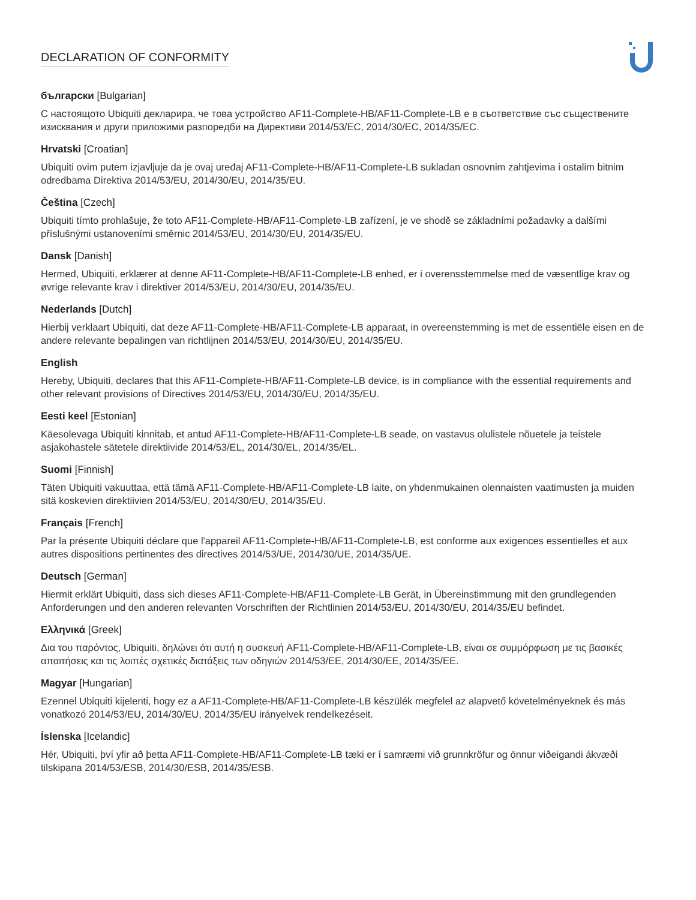DECLARATION OF CONFORMITY
български [Bulgarian]
С настоящото Ubiquiti декларира, че това устройство AF11-Complete-HB/AF11-Complete-LB е в съответствие със съществените изисквания и други приложими разпоредби на Директиви 2014/53/EC, 2014/30/ЕС, 2014/35/ЕС.
Hrvatski [Croatian]
Ubiquiti ovim putem izjavljuje da je ovaj uređaj AF11-Complete-HB/AF11-Complete-LB sukladan osnovnim zahtjevima i ostalim bitnim odredbama Direktiva 2014/53/EU, 2014/30/EU, 2014/35/EU.
Čeština [Czech]
Ubiquiti tímto prohlašuje, že toto AF11-Complete-HB/AF11-Complete-LB zařízení, je ve shodě se základními požadavky a dalšími příslušnými ustanoveními směrnic 2014/53/EU, 2014/30/EU, 2014/35/EU.
Dansk [Danish]
Hermed, Ubiquiti, erklærer at denne AF11-Complete-HB/AF11-Complete-LB enhed, er i overensstemmelse med de væsentlige krav og øvrige relevante krav i direktiver 2014/53/EU, 2014/30/EU, 2014/35/EU.
Nederlands [Dutch]
Hierbij verklaart Ubiquiti, dat deze AF11-Complete-HB/AF11-Complete-LB apparaat, in overeenstemming is met de essentiële eisen en de andere relevante bepalingen van richtlijnen 2014/53/EU, 2014/30/EU, 2014/35/EU.
English
Hereby, Ubiquiti, declares that this AF11-Complete-HB/AF11-Complete-LB device, is in compliance with the essential requirements and other relevant provisions of Directives 2014/53/EU, 2014/30/EU, 2014/35/EU.
Eesti keel [Estonian]
Käesolevaga Ubiquiti kinnitab, et antud AF11-Complete-HB/AF11-Complete-LB seade, on vastavus olulistele nõuetele ja teistele asjakohastele sätetele direktiivide 2014/53/EL, 2014/30/EL, 2014/35/EL.
Suomi [Finnish]
Täten Ubiquiti vakuuttaa, että tämä AF11-Complete-HB/AF11-Complete-LB laite, on yhdenmukainen olennaisten vaatimusten ja muiden sitä koskevien direktiivien 2014/53/EU, 2014/30/EU, 2014/35/EU.
Français [French]
Par la présente Ubiquiti déclare que l'appareil AF11-Complete-HB/AF11-Complete-LB, est conforme aux exigences essentielles et aux autres dispositions pertinentes des directives 2014/53/UE, 2014/30/UE, 2014/35/UE.
Deutsch [German]
Hiermit erklärt Ubiquiti, dass sich dieses AF11-Complete-HB/AF11-Complete-LB Gerät, in Übereinstimmung mit den grundlegenden Anforderungen und den anderen relevanten Vorschriften der Richtlinien 2014/53/EU, 2014/30/EU, 2014/35/EU befindet.
Ελληνικά [Greek]
Δια του παρόντος, Ubiquiti, δηλώνει ότι αυτή η συσκευή AF11-Complete-HB/AF11-Complete-LB, είναι σε συμμόρφωση με τις βασικές απαιτήσεις και τις λοιπές σχετικές διατάξεις των οδηγιών 2014/53/EE, 2014/30/EE, 2014/35/EE.
Magyar [Hungarian]
Ezennel Ubiquiti kijelenti, hogy ez a AF11-Complete-HB/AF11-Complete-LB készülék megfelel az alapvető követelményeknek és más vonatkozó 2014/53/EU, 2014/30/EU, 2014/35/EU irányelvek rendelkezéseit.
Íslenska [Icelandic]
Hér, Ubiquiti, því yfir að þetta AF11-Complete-HB/AF11-Complete-LB tæki er í samræmi við grunnkröfur og önnur viðeigandi ákvæði tilskipana 2014/53/ESB, 2014/30/ESB, 2014/35/ESB.